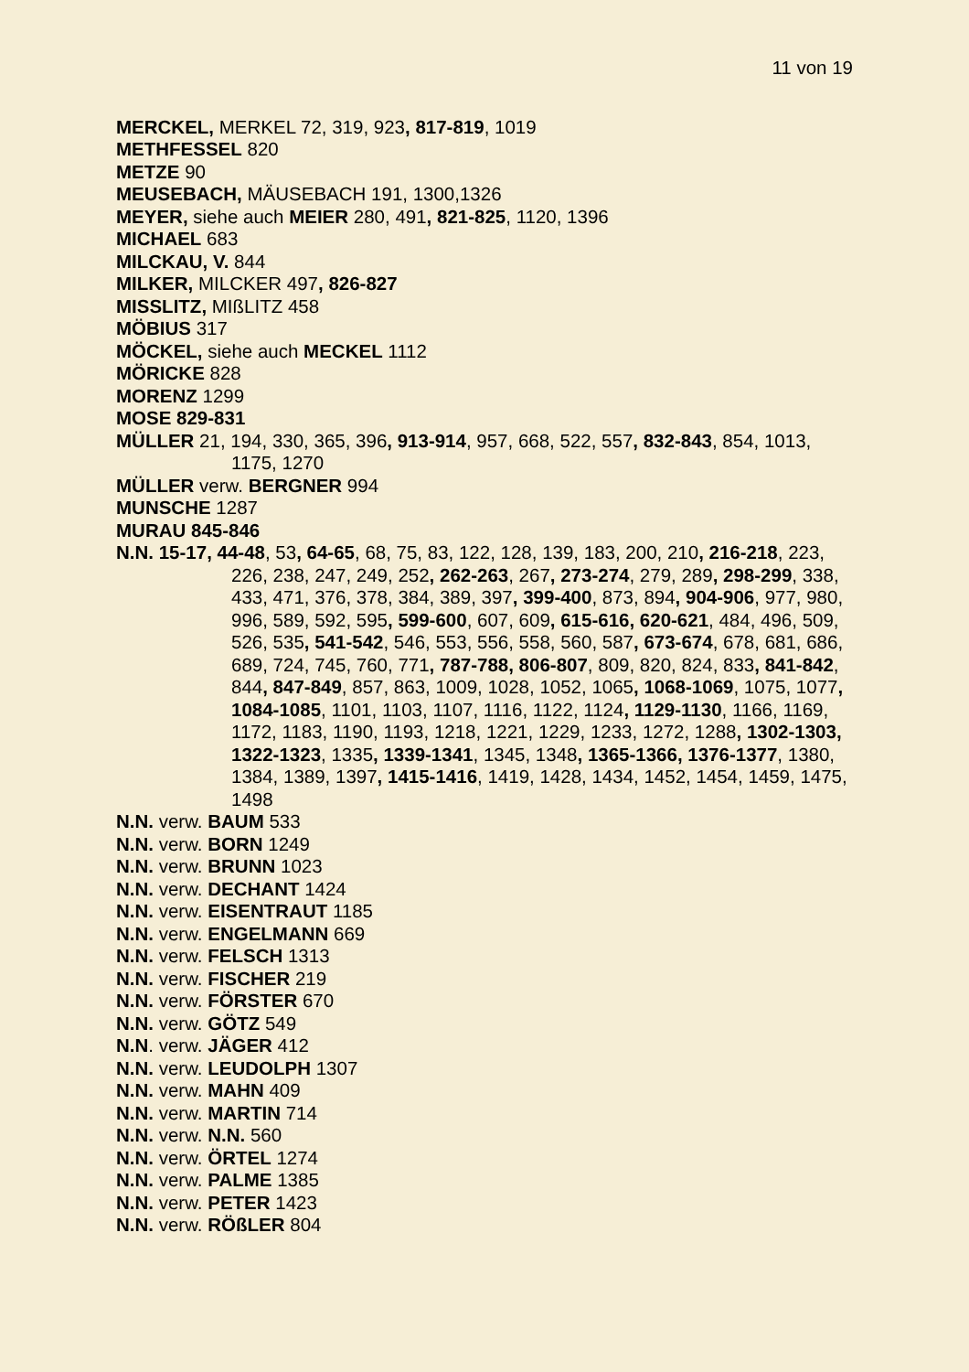11 von 19
MERCKEL, MERKEL 72, 319, 923, 817-819, 1019
METHFESSEL 820
METZE 90
MEUSEBACH, MÄUSEBACH 191, 1300,1326
MEYER, siehe auch MEIER 280, 491, 821-825, 1120, 1396
MICHAEL 683
MILCKAU, V. 844
MILKER, MILCKER 497, 826-827
MISSLITZ, MIßLITZ 458
MÖBIUS 317
MÖCKEL, siehe auch MECKEL 1112
MÖRICKE 828
MORENZ 1299
MOSE 829-831
MÜLLER 21, 194, 330, 365, 396, 913-914, 957, 668, 522, 557, 832-843, 854, 1013, 1175, 1270
MÜLLER verw. BERGNER 994
MUNSCHE 1287
MURAU 845-846
N.N. 15-17, 44-48, 53, 64-65, 68, 75, 83, 122, 128, 139, 183, 200, 210, 216-218, 223, 226, 238, 247, 249, 252, 262-263, 267, 273-274, 279, 289, 298-299, 338, 433, 471, 376, 378, 384, 389, 397, 399-400, 873, 894, 904-906, 977, 980, 996, 589, 592, 595, 599-600, 607, 609, 615-616, 620-621, 484, 496, 509, 526, 535, 541-542, 546, 553, 556, 558, 560, 587, 673-674, 678, 681, 686, 689, 724, 745, 760, 771, 787-788, 806-807, 809, 820, 824, 833, 841-842, 844, 847-849, 857, 863, 1009, 1028, 1052, 1065, 1068-1069, 1075, 1077, 1084-1085, 1101, 1103, 1107, 1116, 1122, 1124, 1129-1130, 1166, 1169, 1172, 1183, 1190, 1193, 1218, 1221, 1229, 1233, 1272, 1288, 1302-1303, 1322-1323, 1335, 1339-1341, 1345, 1348, 1365-1366, 1376-1377, 1380, 1384, 1389, 1397, 1415-1416, 1419, 1428, 1434, 1452, 1454, 1459, 1475, 1498
N.N. verw. BAUM 533
N.N. verw. BORN 1249
N.N. verw. BRUNN 1023
N.N. verw. DECHANT 1424
N.N. verw. EISENTRAUT 1185
N.N. verw. ENGELMANN 669
N.N. verw. FELSCH 1313
N.N. verw. FISCHER 219
N.N. verw. FÖRSTER 670
N.N. verw. GÖTZ 549
N.N. verw. JÄGER 412
N.N. verw. LEUDOLPH 1307
N.N. verw. MAHN 409
N.N. verw. MARTIN 714
N.N. verw. N.N. 560
N.N. verw. ÖRTEL 1274
N.N. verw. PALME 1385
N.N. verw. PETER 1423
N.N. verw. RÖßLER 804